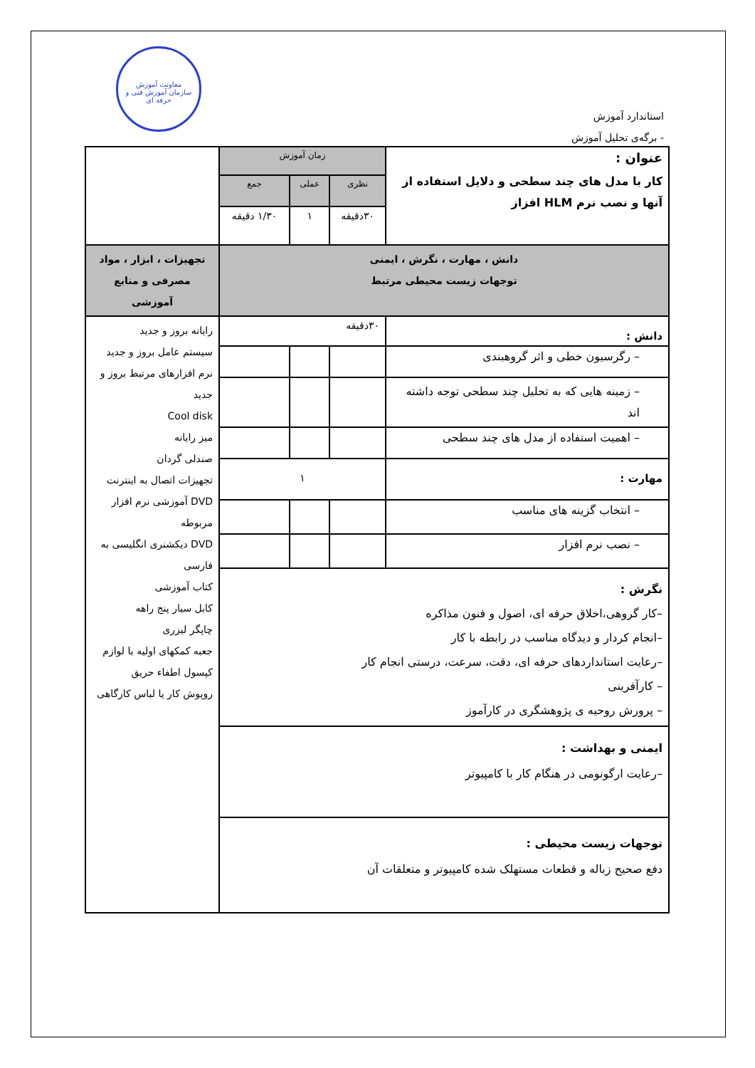معاونت آموزش
سازمان آموزش فنی و حرفه ای
استاندارد آموزش
- برگه‌ی تحلیل آموزش
| عنوان : کار با مدل های چند سطحی و دلایل استفاده از آنها و نصب نرم HLM افزاز | زمان آموزش | | | |
| | نظری | عملی | جمع | |
| | ۳۰دقیقه | ۱ | ۱/۳۰ دقیقه | |
| دانش ، مهارت ، نگرش ، ایمنی توجهات زیست محیطی مرتبط | | | | تجهیزات ، ابزار ، مواد مصرفی و منابع آموزشی |
| دانش : | ۳۰دقیقه | | | رایانه بروز و جدید سیستم عامل بروز و جدید نرم افزارهای مرتبط بروز و جدید Cool disk میز رایانه صندلی گردان تجهیزات اتصال به اینترنت DVD آموزشی نرم افزار مربوطه DVD دیکشنری انگلیسی به فارسی کتاب آموزشی کابل سیار پنج راهه چاپگر لیزری جعبه کمکهای اولیه با لوازم کپسول اطفاء حریق روپوش کار یا لباس کارگاهی |
| – رگرسیون خطی و اثر گروهبندی | | | | |
| – زمینه هایی که به تحلیل چند سطحی توجه داشته اند | | | | |
| – اهمیت استفاده از مدل های چند سطحی | | | | |
| مهارت : | ۱ | | | |
| – انتخاب گزینه های مناسب | | | | |
| – نصب نرم افزار | | | | |
| نگرش : –کار گروهی،اخلاق حرفه ای، اصول و فنون مذاکره –انجام کردار و دیدگاه مناسب در رابطه با کار –رعایت استانداردهای حرفه ای، دقت، سرعت، درستی انجام کار – کارآفرینی – پرورش روحیه ی پژوهشگری در کارآموز | | | | |
| ایمنی و بهداشت : –رعایت ارگونومی در هنگام کار با کامپیوتر | | | | |
| توجهات زیست محیطی : دفع صحیح زباله و قطعات مستهلک شده کامپیوتر و متعلقات آن | | | | |